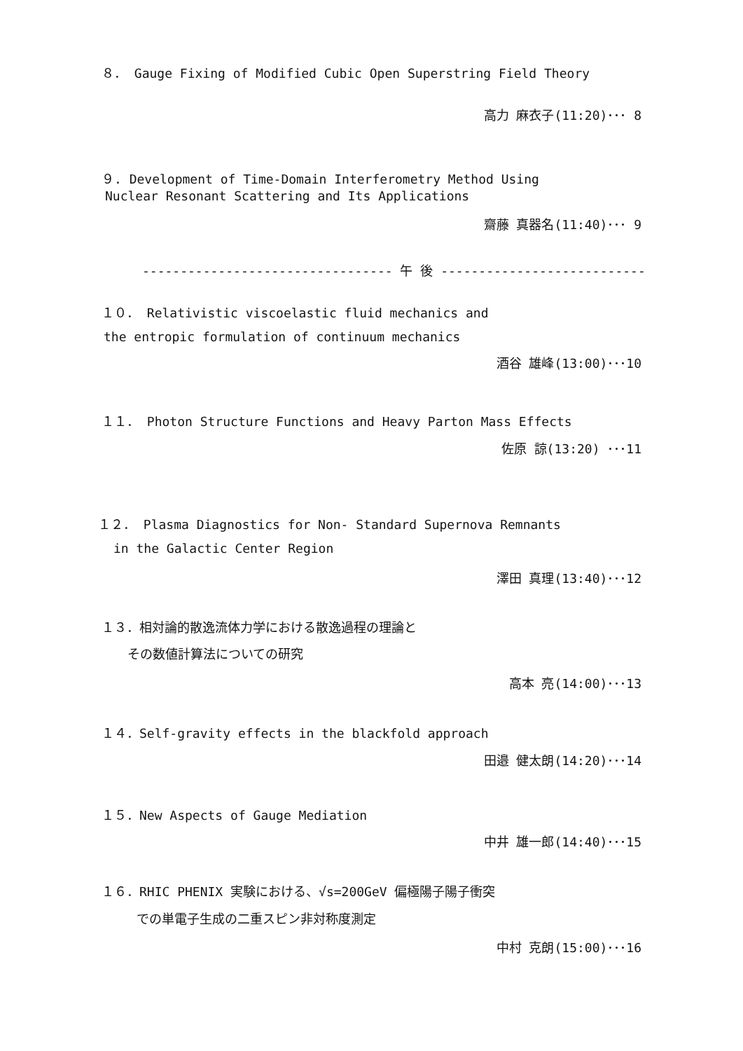８． Gauge Fixing of Modified Cubic Open Superstring Field Theory
高力 麻衣子(11:20)･･･ 8
９. Development of Time-Domain Interferometry Method Using
Nuclear Resonant Scattering and Its Applications
齋藤 真器名(11:40)･･･ 9
--------------------------------- 午 後 ---------------------------
１０． Relativistic viscoelastic fluid mechanics and
the entropic formulation of continuum mechanics
酒谷 雄峰(13:00)･･･10
１１． Photon Structure Functions and Heavy Parton Mass Effects
佐原 諒(13:20) ･･･11
１２． Plasma Diagnostics for Non- Standard Supernova Remnants
in the Galactic Center Region
澤田 真理(13:40)･･･12
１３．相対論的散逸流体力学における散逸過程の理論と
その数値計算法についての研究
高本 亮(14:00)･･･13
１４．Self-gravity effects in the blackfold approach
田邉 健太朗(14:20)･･･14
１５．New Aspects of Gauge Mediation
中井 雄一郎(14:40)･･･15
１６．RHIC PHENIX 実験における、√s=200GeV 偏極陽子陽子衝突
での単電子生成の二重スピン非対称度測定
中村 克朗(15:00)･･･16